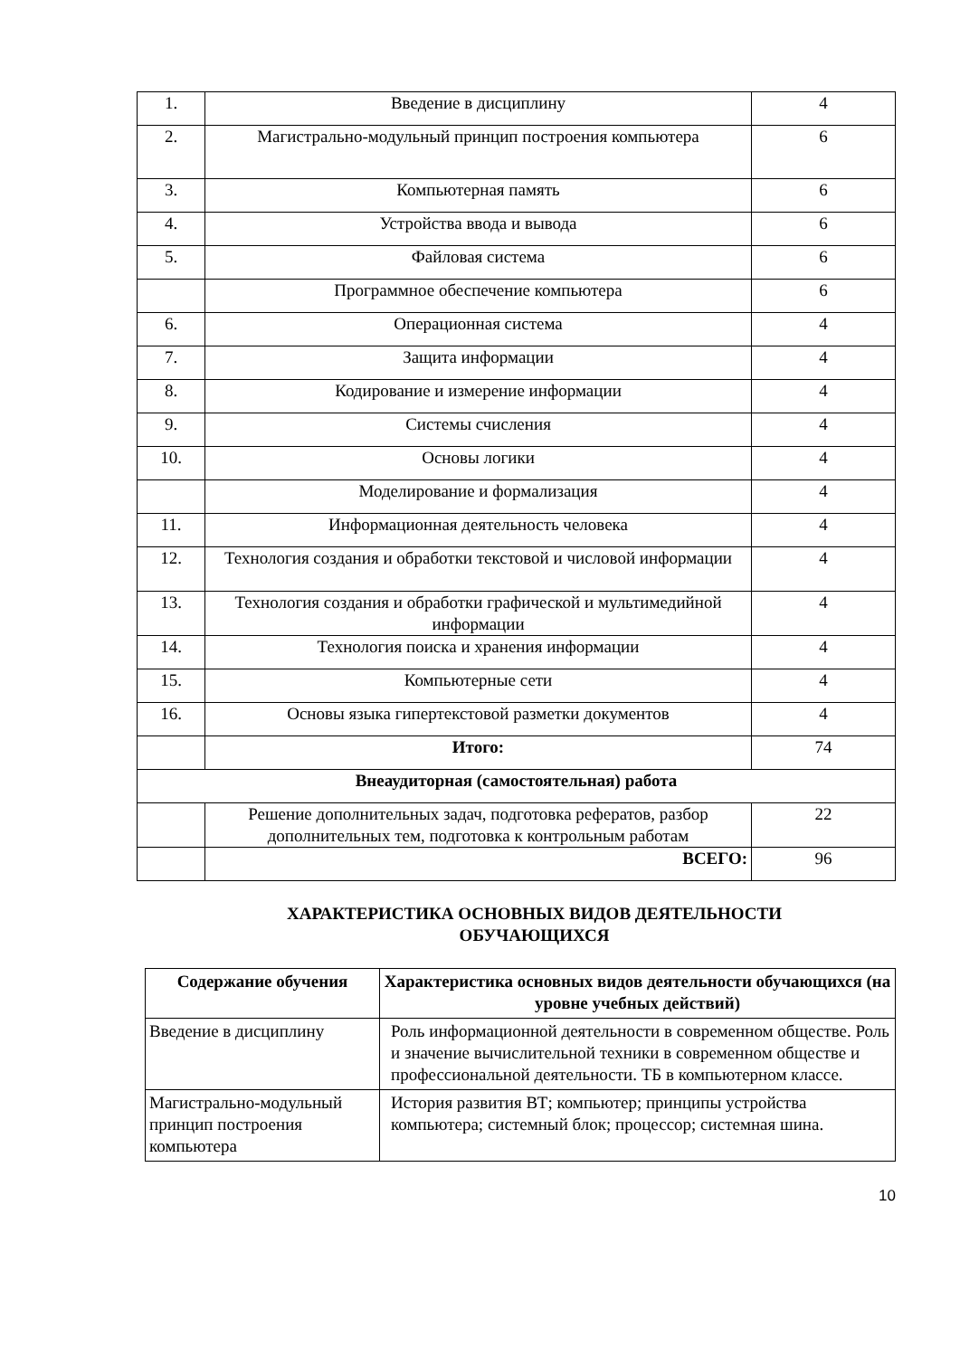| 1. | Введение в дисциплину | 4 |
| 2. | Магистрально-модульный принцип построения компьютера | 6 |
| 3. | Компьютерная память | 6 |
| 4. | Устройства ввода и вывода | 6 |
| 5. | Файловая система | 6 |
| | Программное обеспечение компьютера | 6 |
| 6. | Операционная система | 4 |
| 7. | Защита информации | 4 |
| 8. | Кодирование и измерение информации | 4 |
| 9. | Системы счисления | 4 |
| 10. | Основы логики | 4 |
| | Моделирование и формализация | 4 |
| 11. | Информационная деятельность человека | 4 |
| 12. | Технология создания и обработки текстовой и числовой информации | 4 |
| 13. | Технология создания и обработки графической и мультимедийной информации | 4 |
| 14. | Технология поиска и хранения информации | 4 |
| 15. | Компьютерные сети | 4 |
| 16. | Основы языка гипертекстовой разметки документов | 4 |
| | Итого: | 74 |
| Внеаудиторная (самостоятельная) работа | | |
| | Решение дополнительных задач, подготовка рефератов, разбор дополнительных тем, подготовка к контрольным работам | 22 |
| | ВСЕГО: | 96 |
ХАРАКТЕРИСТИКА ОСНОВНЫХ ВИДОВ ДЕЯТЕЛЬНОСТИ
ОБУЧАЮЩИХСЯ
| Содержание обучения | Характеристика основных видов деятельности обучающихся (на уровне учебных действий) |
| --- | --- |
| Введение в дисциплину | Роль информационной деятельности в современном обществе. Роль и значение вычислительной техники в современном обществе и профессиональной деятельности. ТБ в компьютерном классе. |
| Магистрально-модульный принцип построения компьютера | История развития ВТ; компьютер; принципы устройства компьютера; системный блок; процессор; системная шина. |
10